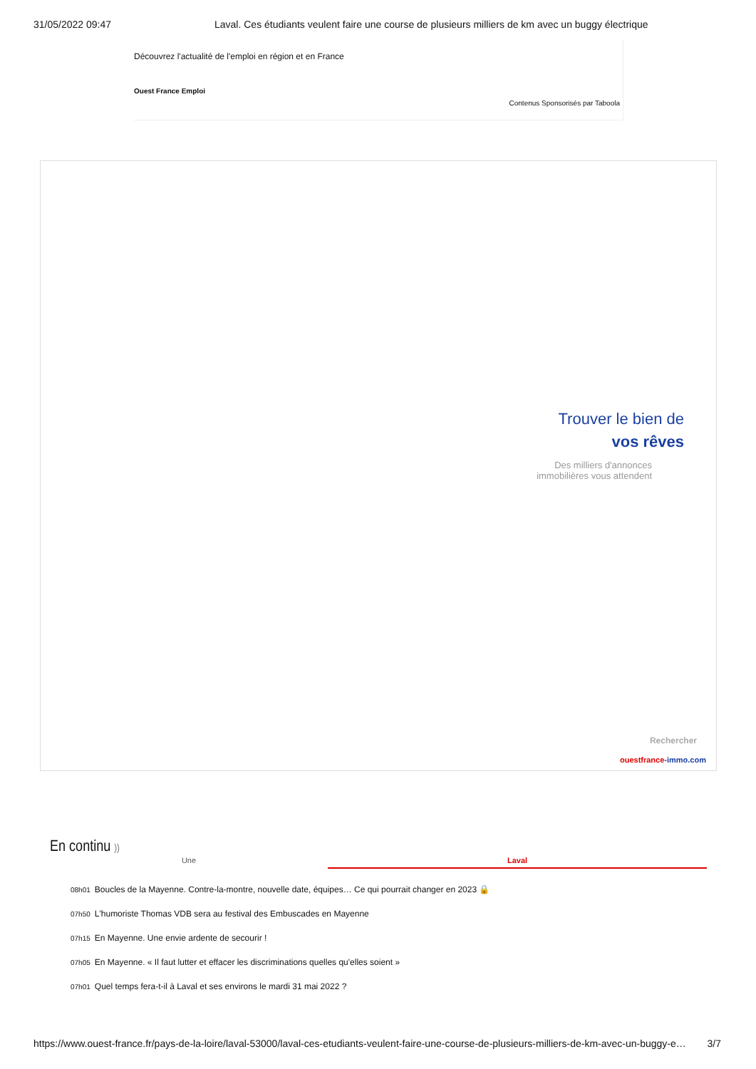31/05/2022 09:47 Laval. Ces étudiants veulent faire une course de plusieurs milliers de km avec un buggy électrique
Découvrez l'actualité de l'emploi en région et en France
Ouest France Emploi
Contenus Sponsorisés par Taboola
Trouver le bien de
vos rêves
Des milliers d'annonces
immobilières vous attendent
Rechercher
ouestfrance-immo.com
En continu ))
Une Laval
08h01 Boucles de la Mayenne. Contre-la-montre, nouvelle date, équipes… Ce qui pourrait changer en 2023 🔒
07h50 L'humoriste Thomas VDB sera au festival des Embuscades en Mayenne
07h15 En Mayenne. Une envie ardente de secourir !
07h05 En Mayenne. « Il faut lutter et effacer les discriminations quelles qu'elles soient »
07h01 Quel temps fera-t-il à Laval et ses environs le mardi 31 mai 2022 ?
https://www.ouest-france.fr/pays-de-la-loire/laval-53000/laval-ces-etudiants-veulent-faire-une-course-de-plusieurs-milliers-de-km-avec-un-buggy-e… 3/7